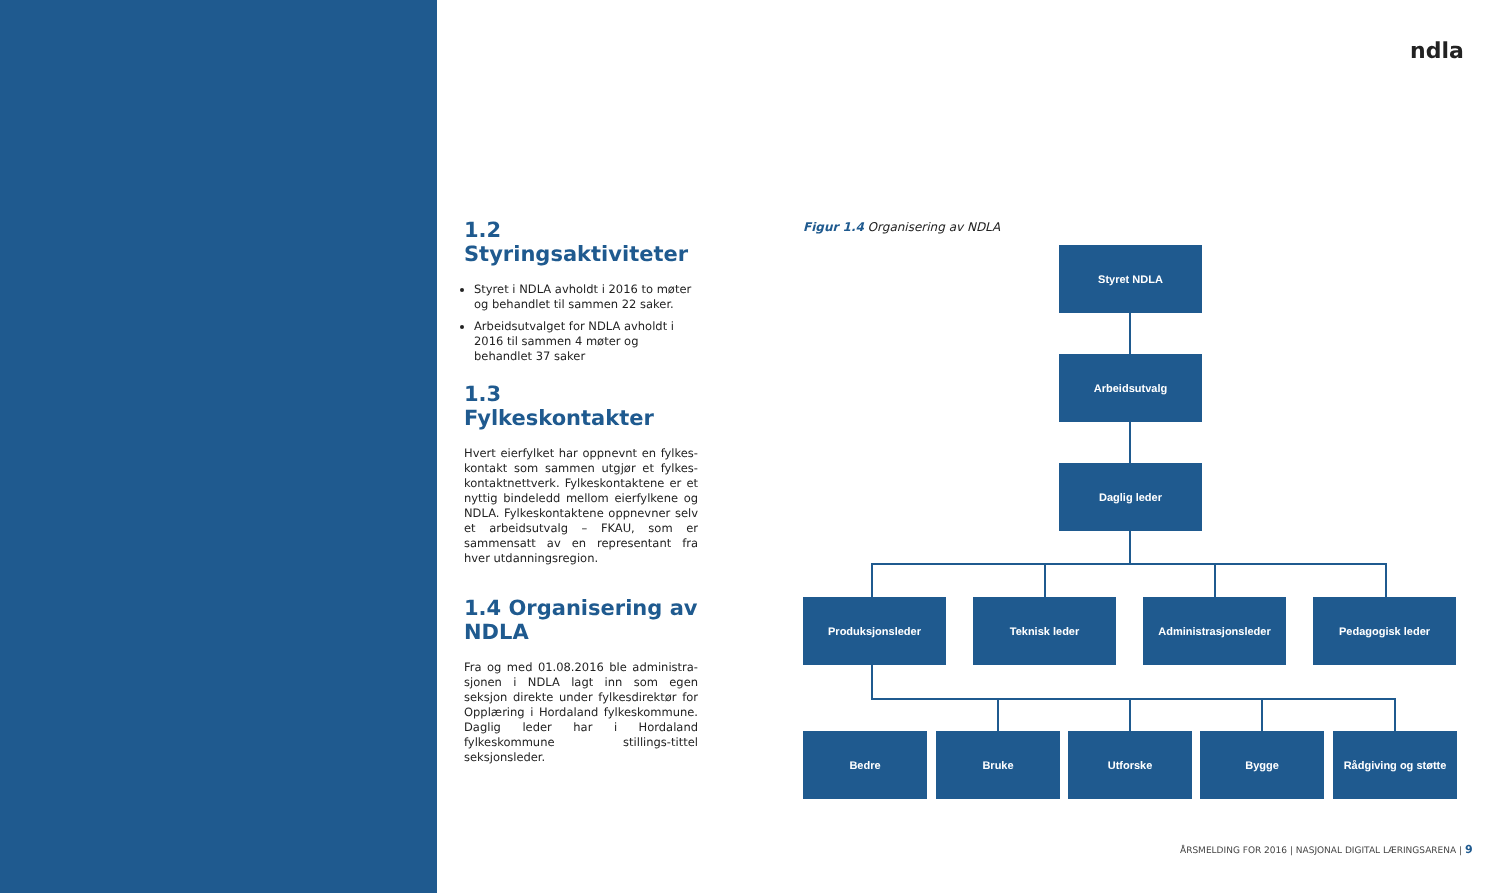ndla
1.2 Styringsaktiviteter
Styret i NDLA avholdt i 2016 to møter og behandlet til sammen 22 saker.
Arbeidsutvalget for NDLA avholdt i 2016 til sammen 4 møter og behandlet 37 saker
1.3 Fylkeskontakter
Hvert eierfylket har oppnevnt en fylkes-kontakt som sammen utgjør et fylkes-kontaktnettverk. Fylkeskontaktene er et nyttig bindeledd mellom eierfylkene og NDLA. Fylkeskontaktene oppnevner selv et arbeidsutvalg – FKAU, som er sammensatt av en representant fra hver utdanningsregion.
1.4 Organisering av NDLA
Fra og med 01.08.2016 ble administra-sjonen i NDLA lagt inn som egen seksjon direkte under fylkesdirektør for Opplæring i Hordaland fylkeskommune. Daglig leder har i Hordaland fylkeskommune stillings-tittel seksjonsleder.
Figur 1.4 Organisering av NDLA
Styret NDLA
Arbeidsutvalg
Daglig leder
Produksjonsleder Teknisk leder Administrasjonsleder Pedagogisk leder
Bedre Bruke Utforske Bygge
Rådgiving og støtte
ÅRSMELDING FOR 2016 | NASJONAL DIGITAL LÆRINGSARENA | 9